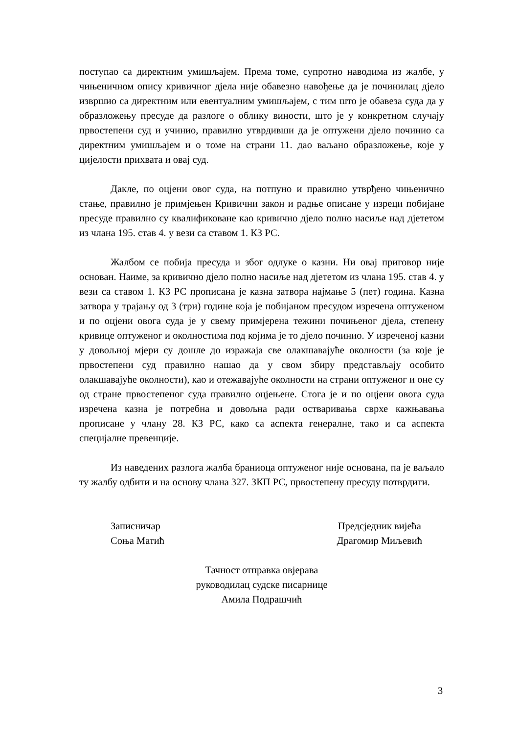поступао са директним умишљајем. Према томе, супротно наводима из жалбе, у чињеничном опису кривичног дјела није обавезно навођење да је починилац дјело извршио са директним или евентуалним умишљајем, с тим што је обавеза суда да у образложењу пресуде да разлоге о облику виности, што је у конкретном случају првостепени суд и учинио, правилно утврдивши да је оптужени дјело починио са директним умишљајем и о томе на страни 11. дао ваљано образложење, које у цијелости прихвата и овај суд.
Дакле, по оцјени овог суда, на потпуно и правилно утврђено чињенично стање, правилно је примјењен Кривични закон и радње описане у изреци побијане пресуде правилно су квалификоване као кривично дјело полно насиље над дјететом из члана 195. став 4. у вези са ставом 1. КЗ РС.
Жалбом се побија пресуда и због одлуке о казни. Ни овај приговор није основан. Наиме, за кривично дјело полно насиље над дјететом из члана 195. став 4. у вези са ставом 1. КЗ РС прописана је казна затвора најмање 5 (пет) година. Казна затвора у трајању од 3 (три) године која је побијаном пресудом изречена оптуженом и по оцјени овога суда је у свему примјерена тежини почињеног дјела, степену кривице оптуженог и околностима под којима је то дјело починио. У изреченој казни у довољној мјери су дошле до изражаја све олакшавајуће околности (за које је првостепени суд правилно нашао да у свом збиру представљају особито олакшавајуће околности), као и отежавајуће околности на страни оптуженог и оне су од стране првостепеног суда правилно оцјењене. Стога је и по оцјени овога суда изречена казна је потребна и довољна ради остваривања сврхе кажњавања прописане у члану 28. КЗ РС, како са аспекта генералне, тако и са аспекта специјалне превенције.
Из наведених разлога жалба браниоца оптуженог није основана, па је ваљало ту жалбу одбити и на основу члана 327. ЗКП РС, првостепену пресуду потврдити.
Записничар
Соња Матић
Предсједник вијећа
Драгомир Миљевић
Тачност отправка овјерава
руководилац судске писарнице
Амила Подрашчић
3